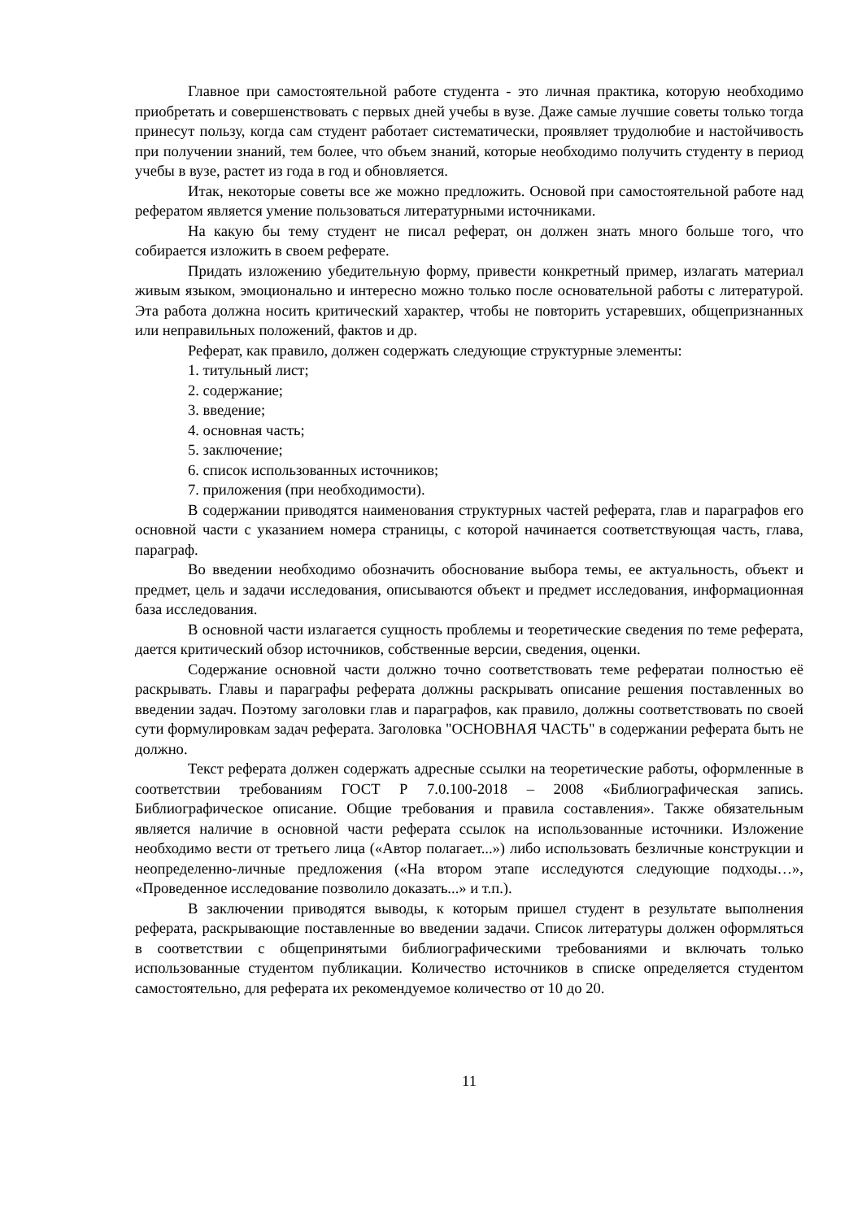Главное при самостоятельной работе студента - это личная практика, которую необходимо приобретать и совершенствовать с первых дней учебы в вузе. Даже самые лучшие советы только тогда принесут пользу, когда сам студент работает систематически, проявляет трудолюбие и настойчивость при получении знаний, тем более, что объем знаний, которые необходимо получить студенту в период учебы в вузе, растет из года в год и обновляется.
Итак, некоторые советы все же можно предложить. Основой при самостоятельной работе над рефератом является умение пользоваться литературными источниками.
На какую бы тему студент не писал реферат, он должен знать много больше того, что собирается изложить в своем реферате.
Придать изложению убедительную форму, привести конкретный пример, излагать материал живым языком, эмоционально и интересно можно только после основательной работы с литературой. Эта работа должна носить критический характер, чтобы не повторить устаревших, общепризнанных или неправильных положений, фактов и др.
Реферат, как правило, должен содержать следующие структурные элементы:
1. титульный лист;
2. содержание;
3. введение;
4. основная часть;
5. заключение;
6. список использованных источников;
7. приложения (при необходимости).
В содержании приводятся наименования структурных частей реферата, глав и параграфов его основной части с указанием номера страницы, с которой начинается соответствующая часть, глава, параграф.
Во введении необходимо обозначить обоснование выбора темы, ее актуальность, объект и предмет, цель и задачи исследования, описываются объект и предмет исследования, информационная база исследования.
В основной части излагается сущность проблемы и теоретические сведения по теме реферата, дается критический обзор источников, собственные версии, сведения, оценки.
Содержание основной части должно точно соответствовать теме рефератаи полностью её раскрывать. Главы и параграфы реферата должны раскрывать описание решения поставленных во введении задач. Поэтому заголовки глав и параграфов, как правило, должны соответствовать по своей сути формулировкам задач реферата. Заголовка "ОСНОВНАЯ ЧАСТЬ" в содержании реферата быть не должно.
Текст реферата должен содержать адресные ссылки на теоретические работы, оформленные в соответствии требованиям ГОСТ Р 7.0.100-2018 – 2008 «Библиографическая запись. Библиографическое описание. Общие требования и правила составления». Также обязательным является наличие в основной части реферата ссылок на использованные источники. Изложение необходимо вести от третьего лица («Автор полагает...») либо использовать безличные конструкции и неопределенно-личные предложения («На втором этапе исследуются следующие подходы…», «Проведенное исследование позволило доказать...» и т.п.).
В заключении приводятся выводы, к которым пришел студент в результате выполнения реферата, раскрывающие поставленные во введении задачи. Список литературы должен оформляться в соответствии с общепринятыми библиографическими требованиями и включать только использованные студентом публикации. Количество источников в списке определяется студентом самостоятельно, для реферата их рекомендуемое количество от 10 до 20.
11